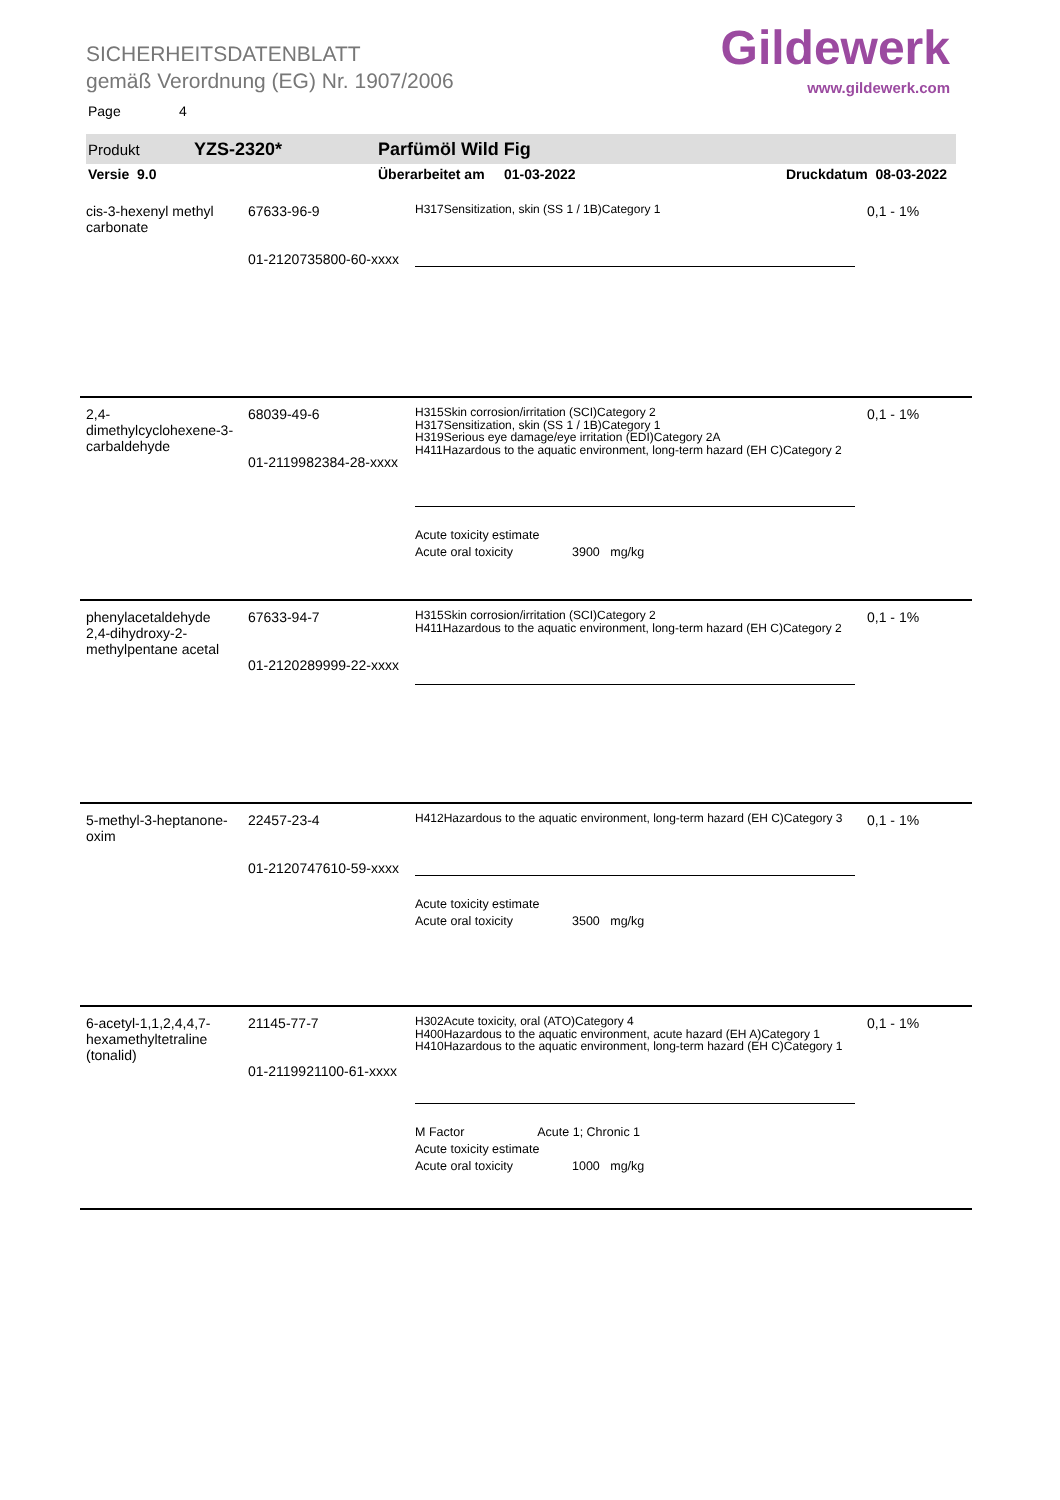SICHERHEITSDATENBLATT
gemäß Verordnung (EG) Nr. 1907/2006
Page 4
Gildewerk
www.gildewerk.com
Produkt YZS-2320* Parfümöl Wild Fig
Versie 9.0 Überarbeitet am 01-03-2022 Druckdatum 08-03-2022
| cis-3-hexenyl methyl carbonate | 67633-96-9 01-2120735800-60-xxxx | H317Sensitization, skin (SS 1 / 1B)Category 1 | 0,1 - 1% |
| 2,4-dimethylcyclohexene-3-carbaldehyde | 68039-49-6 01-2119982384-28-xxxx | H315Skin corrosion/irritation (SCI)Category 2 H317Sensitization, skin (SS 1 / 1B)Category 1 H319Serious eye damage/eye irritation (EDI)Category 2A H411Hazardous to the aquatic environment, long-term hazard (EH C)Category 2 Acute toxicity estimate Acute oral toxicity 3900 mg/kg | 0,1 - 1% |
| phenylacetaldehyde 2,4-dihydroxy-2-methylpentane acetal | 67633-94-7 01-2120289999-22-xxxx | H315Skin corrosion/irritation (SCI)Category 2 H411Hazardous to the aquatic environment, long-term hazard (EH C)Category 2 | 0,1 - 1% |
| 5-methyl-3-heptanone-oxim | 22457-23-4 01-2120747610-59-xxxx | H412Hazardous to the aquatic environment, long-term hazard (EH C)Category 3 Acute toxicity estimate Acute oral toxicity 3500 mg/kg | 0,1 - 1% |
| 6-acetyl-1,1,2,4,4,7-hexamethyltetraline (tonalid) | 21145-77-7 01-2119921100-61-xxxx | H302Acute toxicity, oral (ATO)Category 4 H400Hazardous to the aquatic environment, acute hazard (EH A)Category 1 H410Hazardous to the aquatic environment, long-term hazard (EH C)Category 1 M Factor Acute 1; Chronic 1 Acute toxicity estimate Acute oral toxicity 1000 mg/kg | 0,1 - 1% |